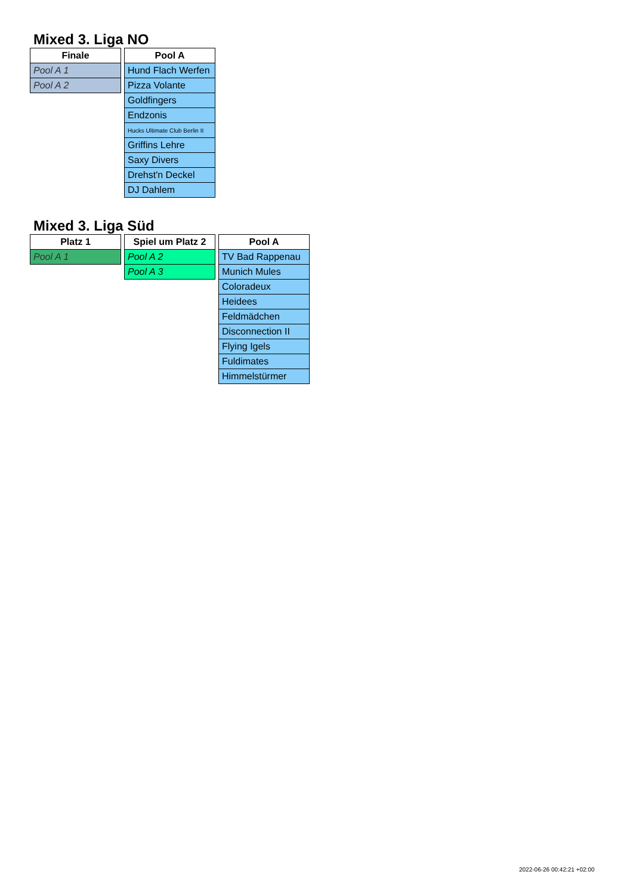Mixed 3. Liga NO
| Finale |
| --- |
| Pool A 1 |
| Pool A 2 |
| Pool A |
| --- |
| Hund Flach Werfen |
| Pizza Volante |
| Goldfingers |
| Endzonis |
| Hucks Ultimate Club Berlin II |
| Griffins Lehre |
| Saxy Divers |
| Drehst'n Deckel |
| DJ Dahlem |
Mixed 3. Liga Süd
| Platz 1 |
| --- |
| Pool A 1 |
| Spiel um Platz 2 |
| --- |
| Pool A 2 |
| Pool A 3 |
| Pool A |
| --- |
| TV Bad Rappenau |
| Munich Mules |
| Coloradeux |
| Heidees |
| Feldmädchen |
| Disconnection II |
| Flying Igels |
| Fuldimates |
| Himmelstürmer |
2022-06-26 00:42:21 +02:00